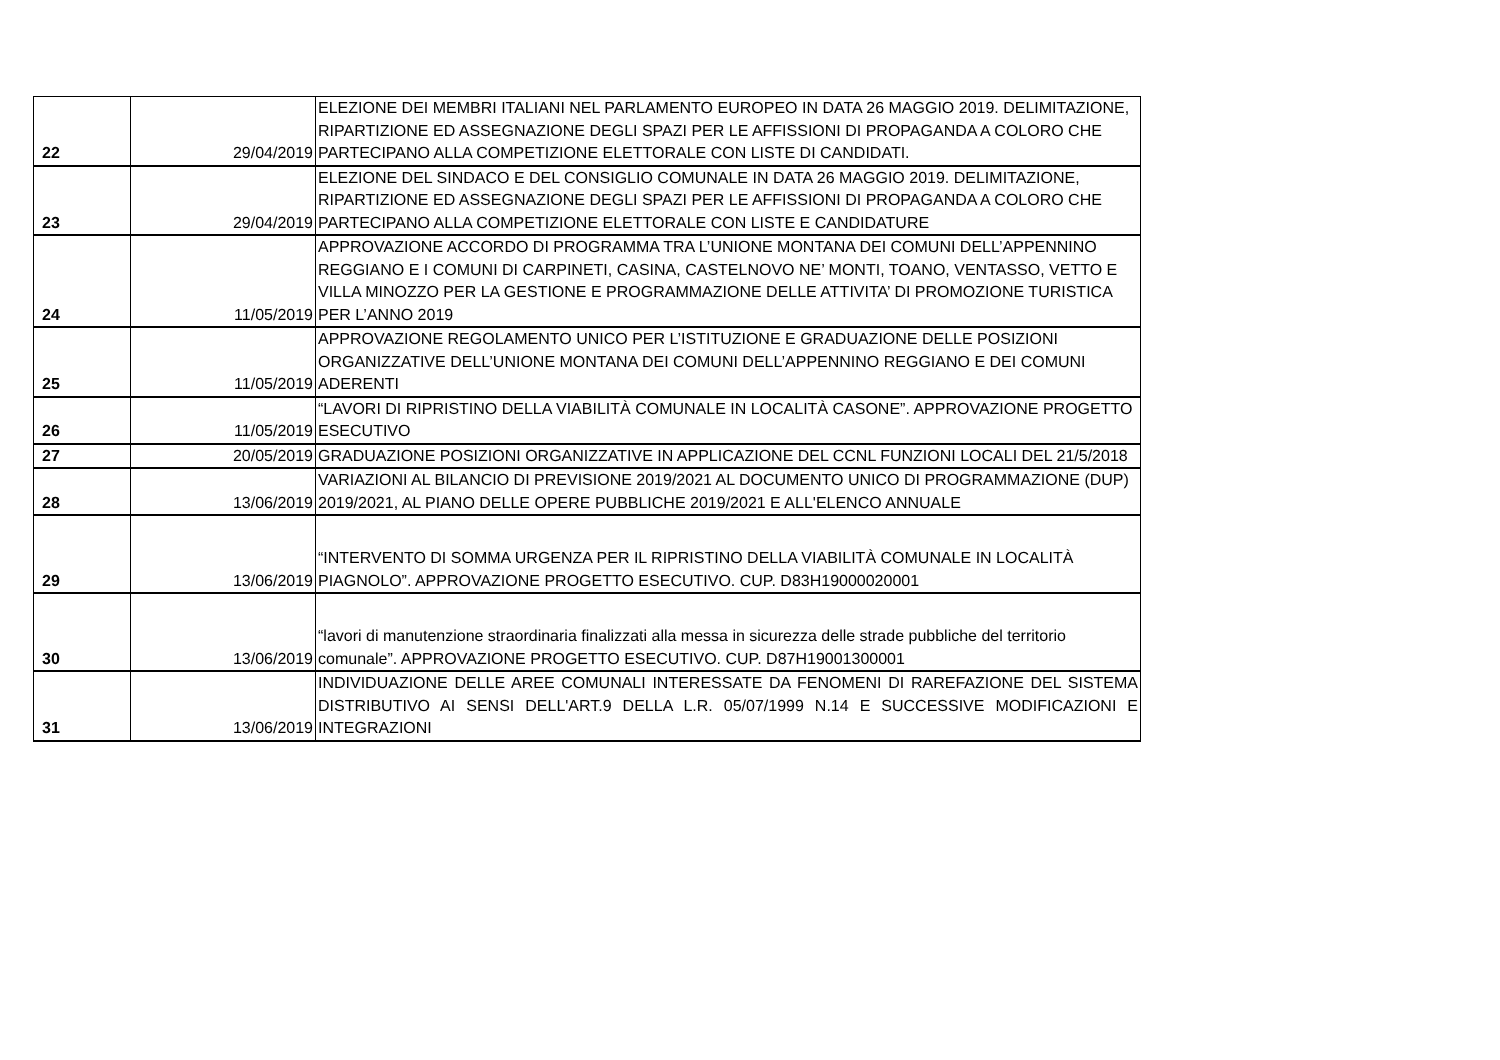| 22 | 29/04/2019 | ELEZIONE DEI MEMBRI ITALIANI NEL PARLAMENTO EUROPEO IN DATA 26 MAGGIO 2019. DELIMITAZIONE, RIPARTIZIONE ED ASSEGNAZIONE DEGLI SPAZI PER LE AFFISSIONI DI PROPAGANDA A COLORO CHE PARTECIPANO ALLA COMPETIZIONE ELETTORALE CON LISTE DI CANDIDATI. |
| 23 | 29/04/2019 | ELEZIONE DEL SINDACO E DEL CONSIGLIO COMUNALE IN DATA 26 MAGGIO 2019. DELIMITAZIONE, RIPARTIZIONE ED ASSEGNAZIONE DEGLI SPAZI PER LE AFFISSIONI DI PROPAGANDA A COLORO CHE PARTECIPANO ALLA COMPETIZIONE ELETTORALE CON LISTE E CANDIDATURE |
| 24 | 11/05/2019 | APPROVAZIONE ACCORDO DI PROGRAMMA TRA L’UNIONE MONTANA DEI COMUNI DELL’APPENNINO REGGIANO E I COMUNI DI CARPINETI, CASINA, CASTELNOVO NE’ MONTI, TOANO, VENTASSO, VETTO E VILLA MINOZZO PER LA GESTIONE E PROGRAMMAZIONE DELLE ATTIVITA’ DI PROMOZIONE TURISTICA PER L’ANNO 2019 |
| 25 | 11/05/2019 | APPROVAZIONE REGOLAMENTO UNICO PER L’ISTITUZIONE E GRADUAZIONE DELLE POSIZIONI ORGANIZZATIVE DELL’UNIONE MONTANA DEI COMUNI DELL’APPENNINO REGGIANO E DEI COMUNI ADERENTI |
| 26 | 11/05/2019 | “LAVORI DI RIPRISTINO DELLA VIABILITÀ COMUNALE IN LOCALITÀ CASONE”. APPROVAZIONE PROGETTO ESECUTIVO |
| 27 | 20/05/2019 | GRADUAZIONE POSIZIONI ORGANIZZATIVE IN APPLICAZIONE DEL CCNL FUNZIONI LOCALI DEL 21/5/2018 |
| 28 | 13/06/2019 | VARIAZIONI AL BILANCIO DI PREVISIONE 2019/2021 AL DOCUMENTO UNICO DI PROGRAMMAZIONE (DUP) 2019/2021, AL PIANO DELLE OPERE PUBBLICHE 2019/2021 E ALL'ELENCO ANNUALE |
| 29 | 13/06/2019 | “INTERVENTO DI SOMMA URGENZA PER IL RIPRISTINO DELLA VIABILITÀ COMUNALE IN LOCALITÀ PIAGNOLO”. APPROVAZIONE PROGETTO ESECUTIVO. CUP. D83H19000020001 |
| 30 | 13/06/2019 | “lavori di manutenzione straordinaria finalizzati alla messa in sicurezza delle strade pubbliche del territorio comunale”. APPROVAZIONE PROGETTO ESECUTIVO. CUP. D87H19001300001 |
| 31 | 13/06/2019 | INDIVIDUAZIONE DELLE AREE COMUNALI INTERESSATE DA FENOMENI DI RAREFAZIONE DEL SISTEMA DISTRIBUTIVO AI SENSI DELL'ART.9 DELLA L.R. 05/07/1999 N.14 E SUCCESSIVE MODIFICAZIONI E INTEGRAZIONI |